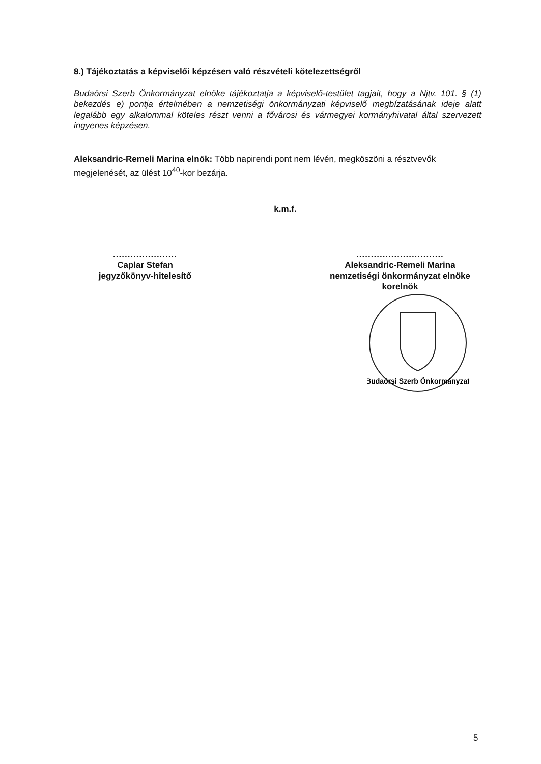8.) Tájékoztatás a képviselői képzésen való részvételi kötelezettségről
Budaörsi Szerb Önkormányzat elnöke tájékoztatja a képviselő-testület tagjait, hogy a Njtv. 101. § (1) bekezdés e) pontja értelmében a nemzetiségi önkormányzati képviselő megbízatásának ideje alatt legalább egy alkalommal köteles részt venni a fővárosi és vármegyei kormányhivatal által szervezett ingyenes képzésen.
Aleksandric-Remeli Marina elnök: Több napirendi pont nem lévén, megköszöni a résztvevők megjelenését, az ülést 10<sup>40</sup>-kor bezárja.
k.m.f.
......................
Caplar Stefan
jegyzőkönyv-hitelesítő
..............................
Aleksandric-Remeli Marina
nemzetiségi önkormányzat elnöke
korelnök
Budaörsi Szerb Önkormányzat
5